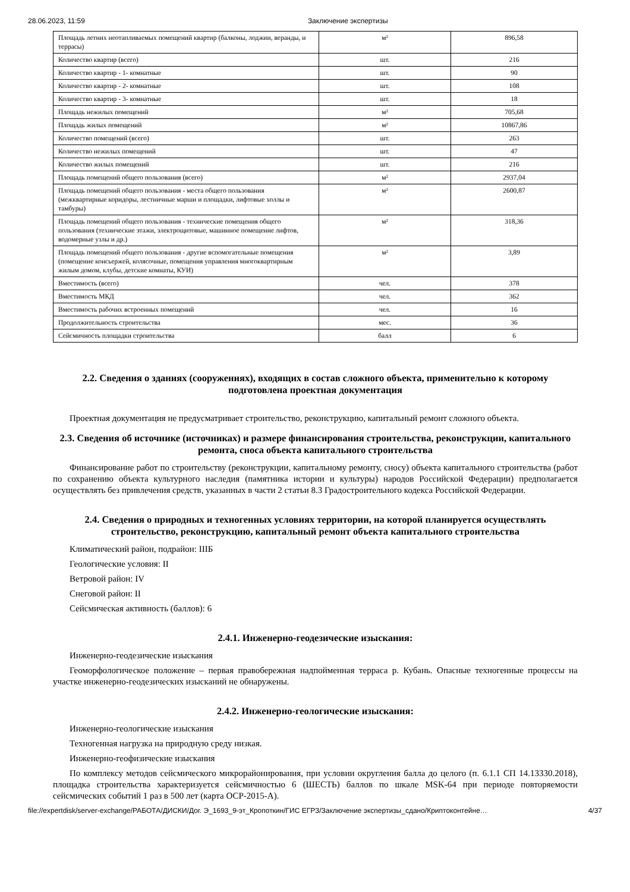28.06.2023, 11:59 Заключение экспертизы
| Площадь летних неотапливаемых помещений квартир (балконы, лоджии, веранды, и террасы) | м² | 896,58 |
| Количество квартир (всего) | шт. | 216 |
| Количество квартир - 1- комнатные | шт. | 90 |
| Количество квартир - 2- комнатные | шт. | 108 |
| Количество квартир - 3- комнатные | шт. | 18 |
| Площадь нежилых помещений | м² | 705,68 |
| Площадь жилых помещений | м² | 10867,86 |
| Количество помещений (всего) | шт. | 263 |
| Количество нежилых помещений | шт. | 47 |
| Количество жилых помещений | шт. | 216 |
| Площадь помещений общего пользования (всего) | м² | 2937,04 |
| Площадь помещений общего пользования - места общего пользования (межквартирные коридоры, лестничные марши и площадки, лифтовые холлы и тамбуры) | м² | 2600,87 |
| Площадь помещений общего пользования - технические помещения общего пользования (технические этажи, электрощитовые, машинное помещение лифтов, водомерные узлы и др.) | м² | 318,36 |
| Площадь помещений общего пользования - другие вспомогательные помещения (помещение консьержей, колясочные, помещения управления многоквартирным жилым домом, клубы, детские комнаты, КУИ) | м² | 3,89 |
| Вместимость (всего) | чел. | 378 |
| Вместимость МКД | чел. | 362 |
| Вместимость рабочих встроенных помещений | чел. | 16 |
| Продолжительность строительства | мес. | 36 |
| Сейсмичность площадки строительства | балл | 6 |
2.2. Сведения о зданиях (сооружениях), входящих в состав сложного объекта, применительно к которому подготовлена проектная документация
Проектная документация не предусматривает строительство, реконструкцию, капитальный ремонт сложного объекта.
2.3. Сведения об источнике (источниках) и размере финансирования строительства, реконструкции, капитального ремонта, сноса объекта капитального строительства
Финансирование работ по строительству (реконструкции, капитальному ремонту, сносу) объекта капитального строительства (работ по сохранению объекта культурного наследия (памятника истории и культуры) народов Российской Федерации) предполагается осуществлять без привлечения средств, указанных в части 2 статьи 8.3 Градостроительного кодекса Российской Федерации.
2.4. Сведения о природных и техногенных условиях территории, на которой планируется осуществлять строительство, реконструкцию, капитальный ремонт объекта капитального строительства
Климатический район, подрайон: IIIБ
Геологические условия: II
Ветровой район: IV
Снеговой район: II
Сейсмическая активность (баллов): 6
2.4.1. Инженерно-геодезические изыскания:
Инженерно-геодезические изыскания
Геоморфологическое положение – первая правобережная надпойменная терраса р. Кубань. Опасные техногенные процессы на участке инженерно-геодезических изысканий не обнаружены.
2.4.2. Инженерно-геологические изыскания:
Инженерно-геологические изыскания
Техногенная нагрузка на природную среду низкая.
Инженерно-геофизические изыскания
По комплексу методов сейсмического микрорайонирования, при условии округления балла до целого (п. 6.1.1 СП 14.13330.2018), площадка строительства характеризуется сейсмичностью 6 (ШЕСТЬ) баллов по шкале MSK-64 при периоде повторяемости сейсмических событий 1 раз в 500 лет (карта ОСР-2015-А).
file://expertdisk/server-exchange/РАБОТА/ДИСКИ/Дог. Э_1693_9-эт_Кропоткин/ГИС ЕГРЗ/Заключение экспертизы_сдано/Криптоконтейне… 4/37